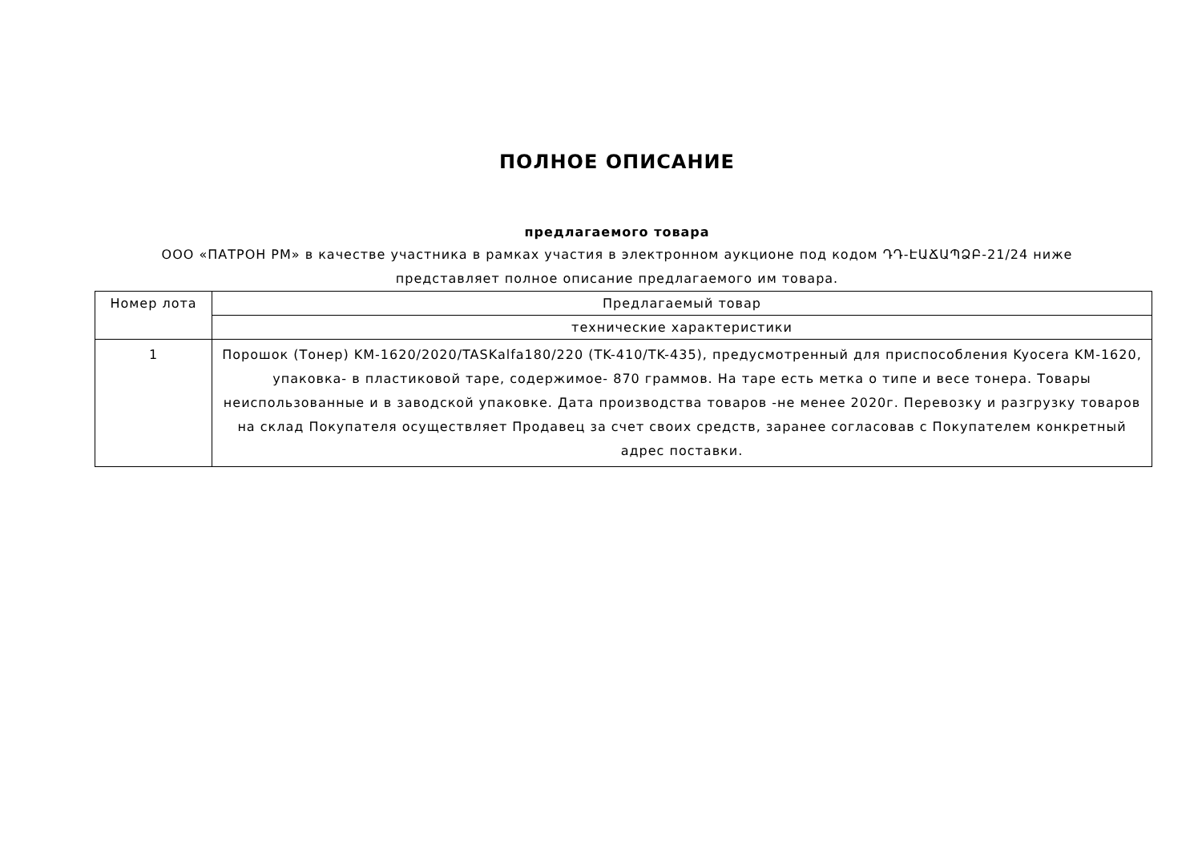ПОЛНОЕ ОПИСАНИЕ
предлагаемого товара
ООО «ПАТРОН РМ» в качестве участника в рамках участия в электронном аукционе под кодом ԴԴ-ԷԱՃԱՊՁԲ-21/24 ниже представляет полное описание предлагаемого им товара.
| Номер лота | Предлагаемый товар |
| | технические характеристики |
| 1 | Порошок (Тонер) KM-1620/2020/TASKalfa180/220 (TK-410/TK-435), предусмотренный для приспособления Kyocera KM-1620, упаковка- в пластиковой таре, содержимое- 870 граммов. На таре есть метка о типе и весе тонера. Товары неиспользованные и в заводской упаковке. Дата производства товаров -не менее 2020г. Перевозку и разгрузку товаров на склад Покупателя осуществляет Продавец за счет своих средств, заранее согласовав с Покупателем конкретный адрес поставки. |